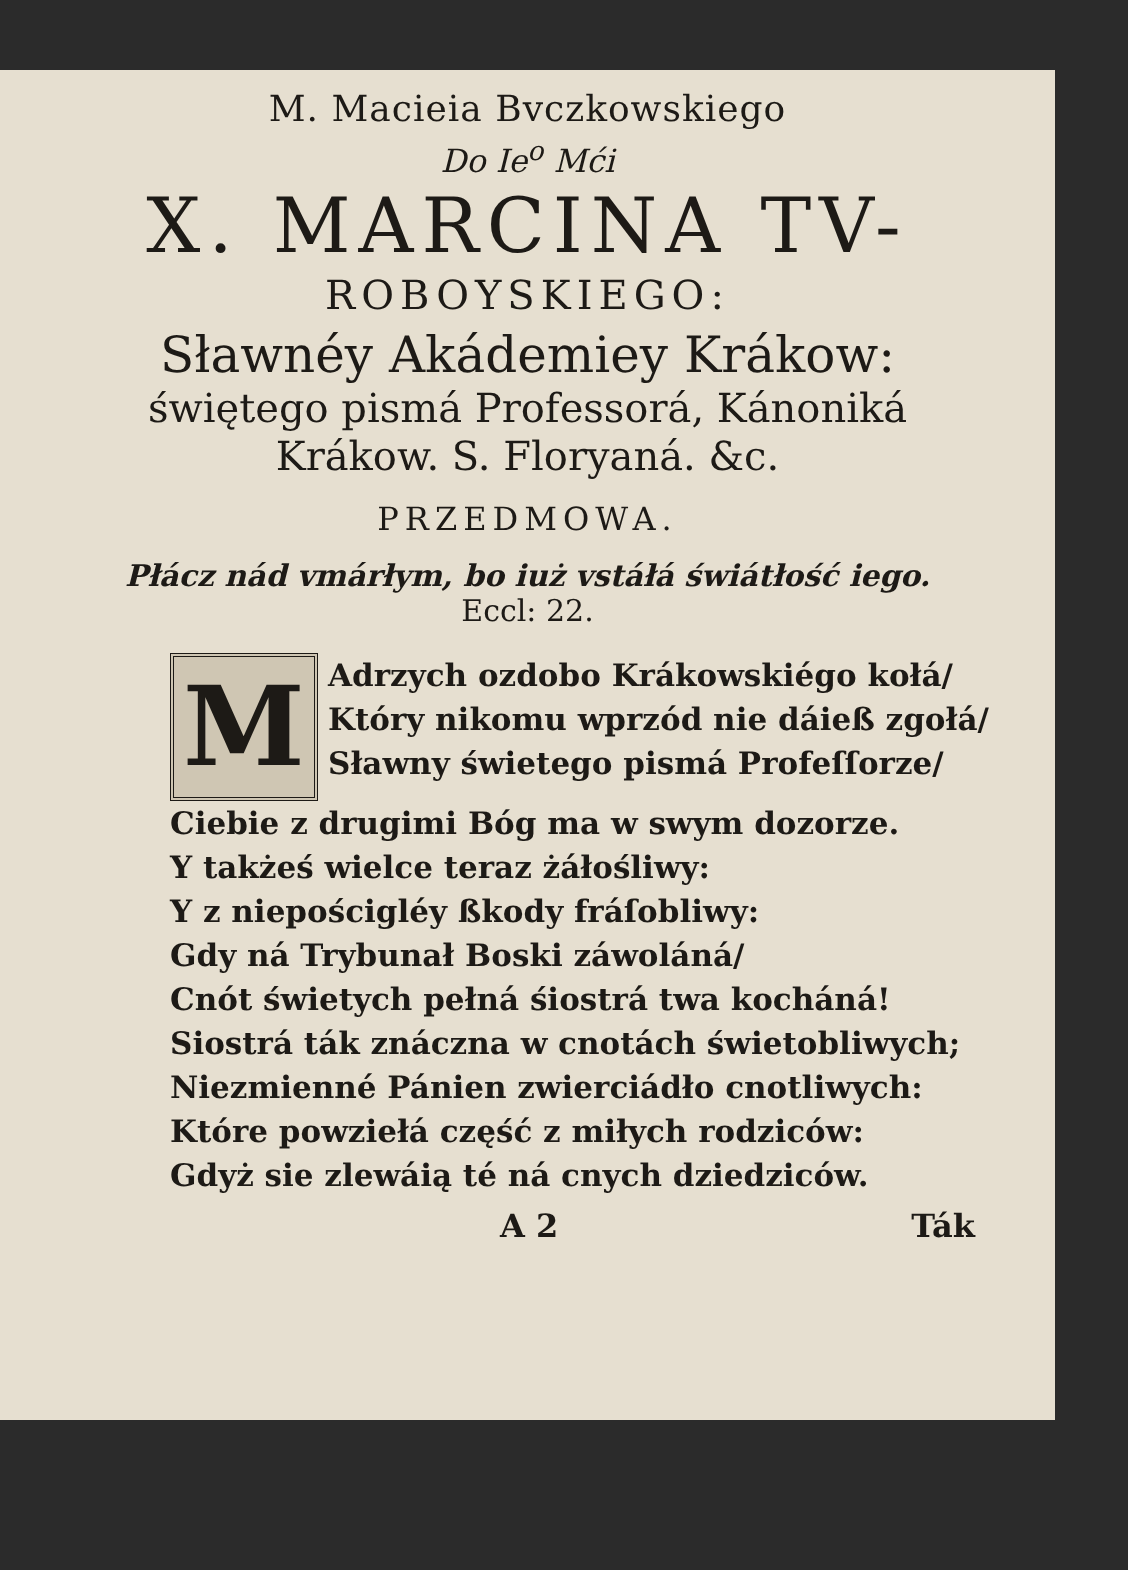M. Macieia Bvczkowskiego
Do Ie<sup>o</sup> Mći
X. MARCINA TV-
ROBOYSKIEGO:
Sławnéy Akádemiey Krákow:
świętego pismá Professorá, Kánoniká
Krákow. S. Floryaná. &c.
PRZEDMOWA.
Płácz nád vmárłym, bo iuż vstáłá świátłość iego.
Eccl: 22.
M
Adrzych ozdobo Krákowskiégo kołá/
Który nikomu wprzód nie dáieß zgołá/
Sławny świetego pismá Profeſſorze/
Ciebie z drugimi Bóg ma w swym dozorze.
Y takżeś wielce teraz żáłośliwy:
Y z niepościgléy ßkody fráſobliwy:
Gdy ná Trybunał Boski záwoláná/
Cnót świetych pełná śiostrá twa kocháná!
Siostrá ták znáczna w cnotách świetobliwych;
Niezmienné Pánien zwierciádło cnotliwych:
Które powziełá część z miłych rodziców:
Gdyż sie zlewáią té ná cnych dziedziców.
A 2 Ták